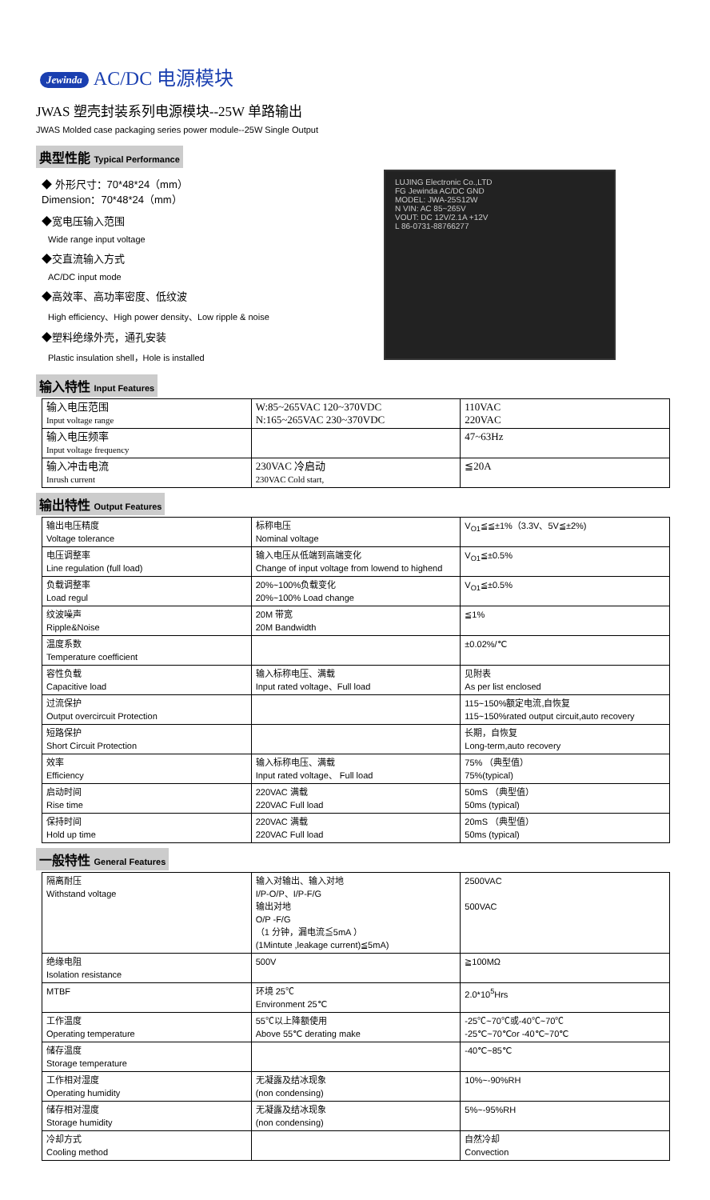Jewinda AC/DC 电源模块
JWAS 塑壳封装系列电源模块--25W 单路输出
JWAS Molded case packaging series power module--25W Single Output
典型性能 Typical Performance
◆ 外形尺寸：70*48*24（mm）
Dimension：70*48*24（mm）
◆宽电压输入范围
Wide range input voltage
◆交直流输入方式
AC/DC input mode
◆高效率、高功率密度、低纹波
High efficiency、High power density、Low ripple & noise
◆塑料绝缘外壳，通孔安装
Plastic insulation shell，Hole is installed
LUJING Electronic Co.,LTD
FG Jewinda AC/DC GND
MODEL: JWA-25S12W
N VIN: AC 85~265V
VOUT: DC 12V/2.1A +12V
L 86-0731-88766277
输入特性 Input Features
| 输入电压范围 Input voltage range | W:85~265VAC 120~370VDC N:165~265VAC 230~370VDC | 110VAC 220VAC |
| 输入电压频率 Input voltage frequency | | 47~63Hz |
| 输入冲击电流 Inrush current | 230VAC 冷启动 230VAC Cold start, | ≦20A |
输出特性 Output Features
| 输出电压精度 Voltage tolerance | 标称电压 Nominal voltage | V<sub>O1</sub>≦≦±1%（3.3V、5V≦±2%) |
| 电压调整率 Line regulation (full load) | 输入电压从低端到高端变化 Change of input voltage from lowend to highend | V<sub>O1</sub>≦±0.5% |
| 负载调整率 Load regul | 20%~100%负载变化 20%~100% Load change | V<sub>O1</sub>≦±0.5% |
| 纹波噪声 Ripple&Noise | 20M 带宽 20M Bandwidth | ≦1% |
| 温度系数 Temperature coefficient | | ±0.02%/℃ |
| 容性负载 Capacitive load | 输入标称电压、满载 Input rated voltage、Full load | 见附表 As per list enclosed |
| 过流保护 Output overcircuit Protection | | 115~150%额定电流,自恢复 115~150%rated output circuit,auto recovery |
| 短路保护 Short Circuit Protection | | 长期，自恢复 Long-term,auto recovery |
| 效率 Efficiency | 输入标称电压、满载 Input rated voltage、 Full load | 75% （典型值） 75%(typical) |
| 启动时间 Rise time | 220VAC 满载 220VAC Full load | 50mS （典型值） 50ms (typical) |
| 保持时间 Hold up time | 220VAC 满载 220VAC Full load | 20mS （典型值） 50ms (typical) |
一般特性 General Features
| 隔离耐压 Withstand voltage | 输入对输出、输入对地 I/P-O/P、I/P-F/G 输出对地 O/P -F/G （1 分钟，漏电流≦5mA ） (1Mintute ,leakage current)≦5mA) | 2500VAC 500VAC |
| 绝缘电阻 Isolation resistance | 500V | ≧100MΩ |
| MTBF | 环境 25℃ Environment 25℃ | 2.0*10<sup>5</sup>Hrs |
| 工作温度 Operating temperature | 55℃以上降额使用 Above 55℃ derating make | -25℃~70℃或-40℃~70℃ -25℃~70℃or -40℃~70℃ |
| 储存温度 Storage temperature | | -40℃~85℃ |
| 工作相对湿度 Operating humidity | 无凝露及结冰现象 (non condensing) | 10%~-90%RH |
| 储存相对湿度 Storage humidity | 无凝露及结冰现象 (non condensing) | 5%~-95%RH |
| 冷却方式 Cooling method | | 自然冷却 Convection |